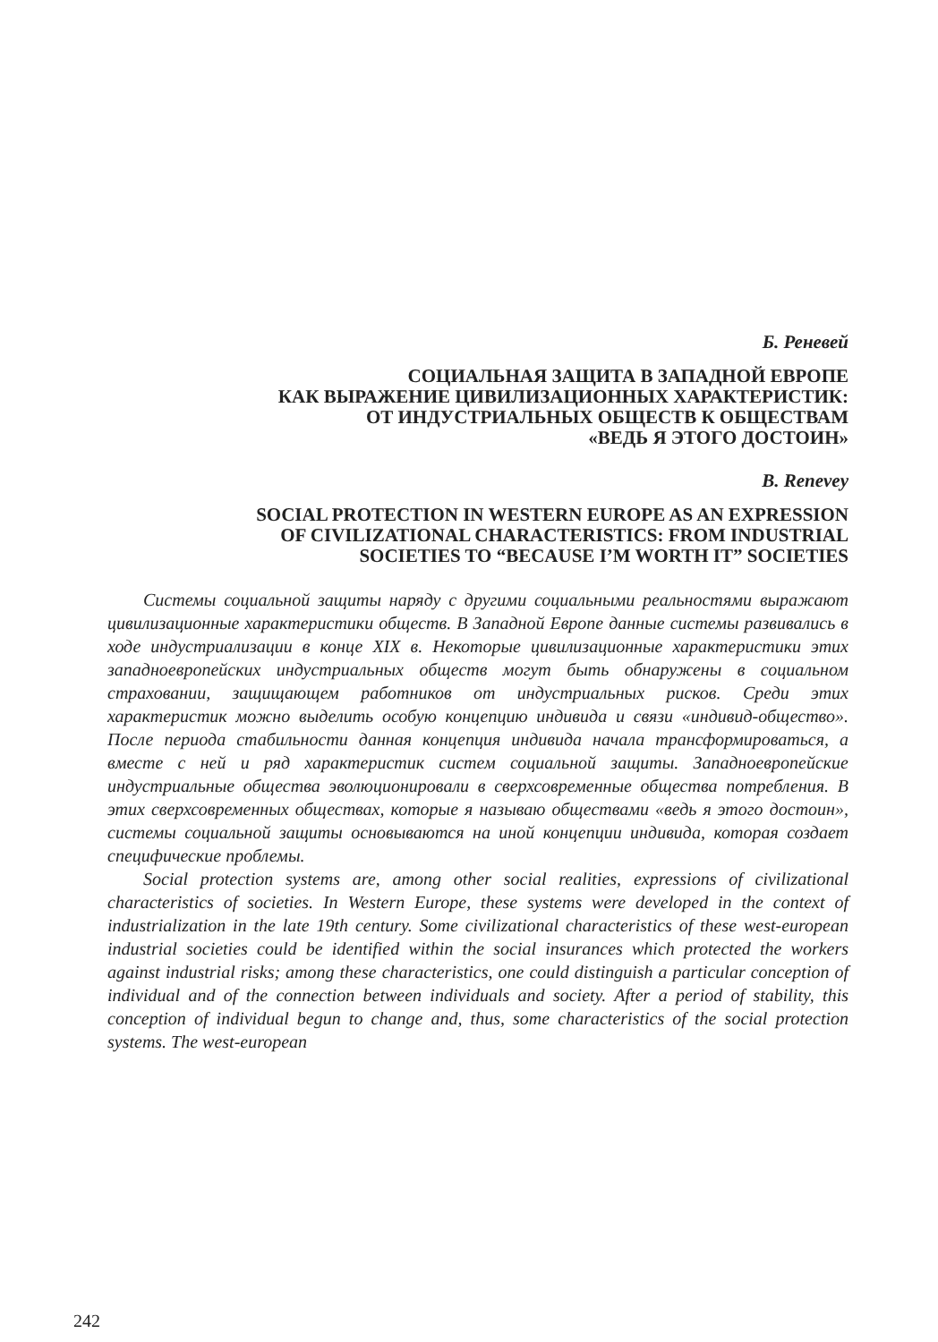Б. Реневей
СОЦИАЛЬНАЯ ЗАЩИТА В ЗАПАДНОЙ ЕВРОПЕ
КАК ВЫРАЖЕНИЕ ЦИВИЛИЗАЦИОННЫХ ХАРАКТЕРИСТИК:
ОТ ИНДУСТРИАЛЬНЫХ ОБЩЕСТВ К ОБЩЕСТВАМ
«ВЕДЬ Я ЭТОГО ДОСТОИН»
B. Renevey
SOCIAL PROTECTION IN WESTERN EUROPE AS AN EXPRESSION
OF CIVILIZATIONAL CHARACTERISTICS: FROM INDUSTRIAL
SOCIETIES TO “BECAUSE I’M WORTH IT” SOCIETIES
Системы социальной защиты наряду с другими социальными реальностями выражают цивилизационные характеристики обществ. В Западной Европе данные системы развивались в ходе индустриализации в конце XIX в. Некоторые цивилизационные характеристики этих западноевропейских индустриальных обществ могут быть обнаружены в социальном страховании, защищающем работников от индустриальных рисков. Среди этих характеристик можно выделить особую концепцию индивида и связи «индивид-общество». После периода стабильности данная концепция индивида начала трансформироваться, а вместе с ней и ряд характеристик систем социальной защиты. Западноевропейские индустриальные общества эволюционировали в сверхсовременные общества потребления. В этих сверхсовременных обществах, которые я называю обществами «ведь я этого достоин», системы социальной защиты основываются на иной концепции индивида, которая создает специфические проблемы.
Social protection systems are, among other social realities, expressions of civilizational characteristics of societies. In Western Europe, these systems were developed in the context of industrialization in the late 19th century. Some civilizational characteristics of these west-european industrial societies could be identified within the social insurances which protected the workers against industrial risks; among these characteristics, one could distinguish a particular conception of individual and of the connection between individuals and society. After a period of stability, this conception of individual begun to change and, thus, some characteristics of the social protection systems. The west-european
242